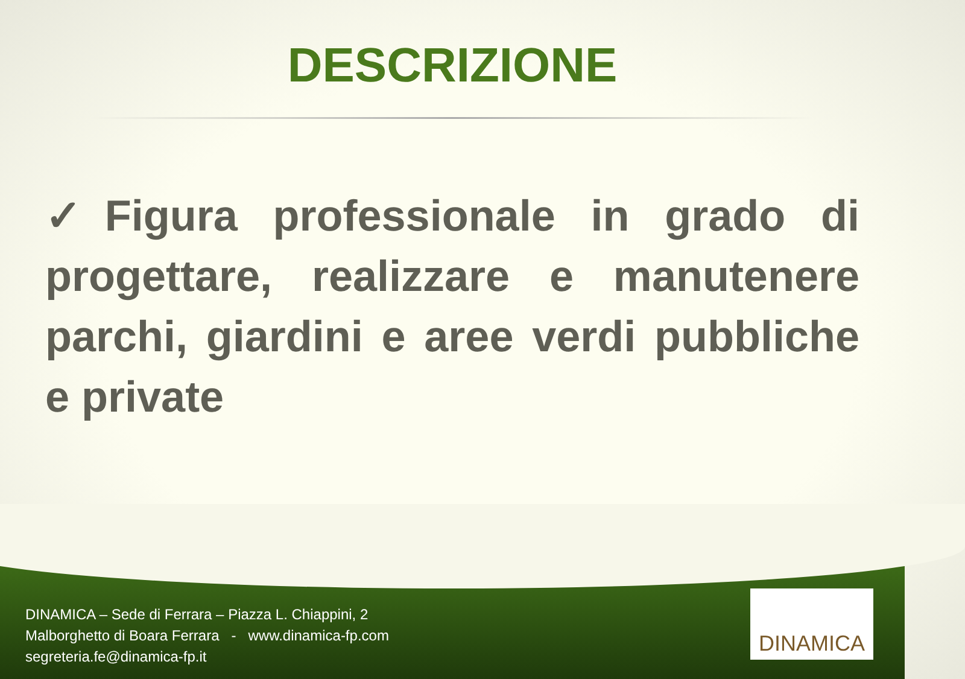DESCRIZIONE
✓Figura professionale in grado di progettare, realizzare e manutenere parchi, giardini e aree verdi pubbliche e private
DINAMICA – Sede di Ferrara – Piazza L. Chiappini, 2
Malborghetto di Boara Ferrara - www.dinamica-fp.com
segreteria.fe@dinamica-fp.it
DINAMICA